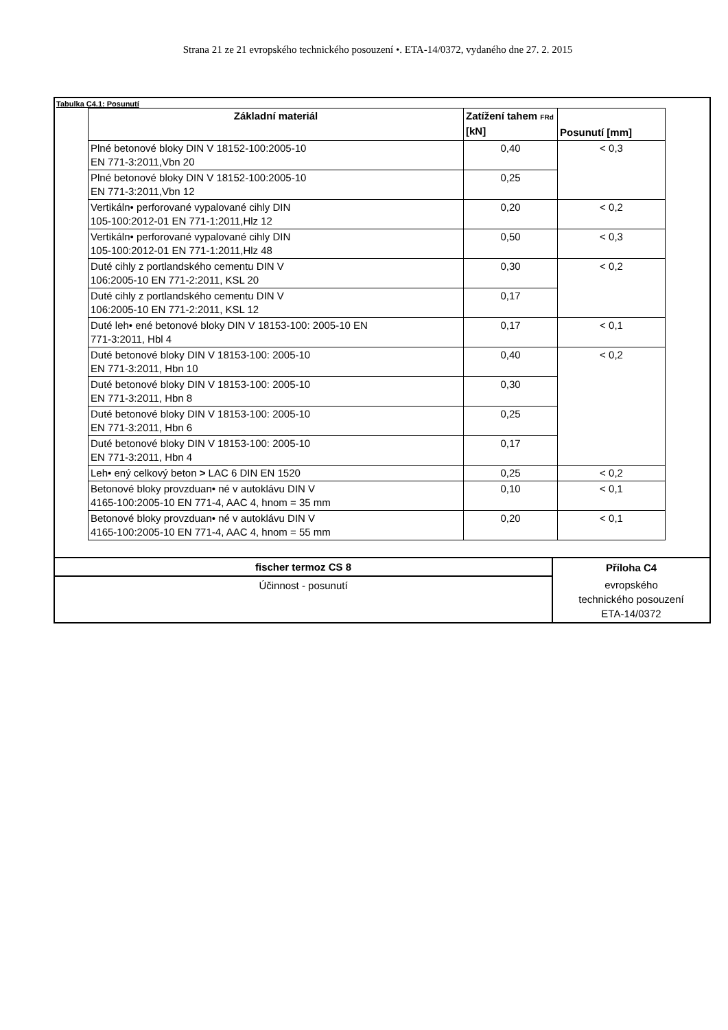Strana 21 ze 21 evropského technického posouzení •. ETA-14/0372, vydaného dne 27. 2. 2015
Tabulka C4.1: Posunutí
| Základní materiál | Zatížení tahem FRd [kN] | Posunutí [mm] |
| --- | --- | --- |
| Plné betonové bloky DIN V 18152-100:2005-10 EN 771-3:2011,Vbn 20 | 0,40 | < 0,3 |
| Plné betonové bloky DIN V 18152-100:2005-10 EN 771-3:2011,Vbn 12 | 0,25 | |
| Vertikáln• perforované vypalované cihly DIN 105-100:2012-01 EN 771-1:2011,Hlz 12 | 0,20 | < 0,2 |
| Vertikáln• perforované vypalované cihly DIN 105-100:2012-01 EN 771-1:2011,Hlz 48 | 0,50 | < 0,3 |
| Duté cihly z portlandského cementu DIN V 106:2005-10 EN 771-2:2011, KSL 20 | 0,30 | < 0,2 |
| Duté cihly z portlandského cementu DIN V 106:2005-10 EN 771-2:2011, KSL 12 | 0,17 | |
| Duté leh• ené betonové bloky DIN V 18153-100: 2005-10 EN 771-3:2011, Hbl 4 | 0,17 | < 0,1 |
| Duté betonové bloky DIN V 18153-100: 2005-10 EN 771-3:2011, Hbn 10 | 0,40 | < 0,2 |
| Duté betonové bloky DIN V 18153-100: 2005-10 EN 771-3:2011, Hbn 8 | 0,30 | |
| Duté betonové bloky DIN V 18153-100: 2005-10 EN 771-3:2011, Hbn 6 | 0,25 | |
| Duté betonové bloky DIN V 18153-100: 2005-10 EN 771-3:2011, Hbn 4 | 0,17 | |
| Leh• ený celkový beton > LAC 6 DIN EN 1520 | 0,25 | < 0,2 |
| Betonové bloky provzduan• né v autoklávu DIN V 4165-100:2005-10 EN 771-4, AAC 4, hnom = 35 mm | 0,10 | < 0,1 |
| Betonové bloky provzduan• né v autoklávu DIN V 4165-100:2005-10 EN 771-4, AAC 4, hnom = 55 mm | 0,20 | < 0,1 |
| fischer termoz CS 8 | Příloha C4 |
| Účinnost - posunutí | evropského technického posouzení ETA-14/0372 |